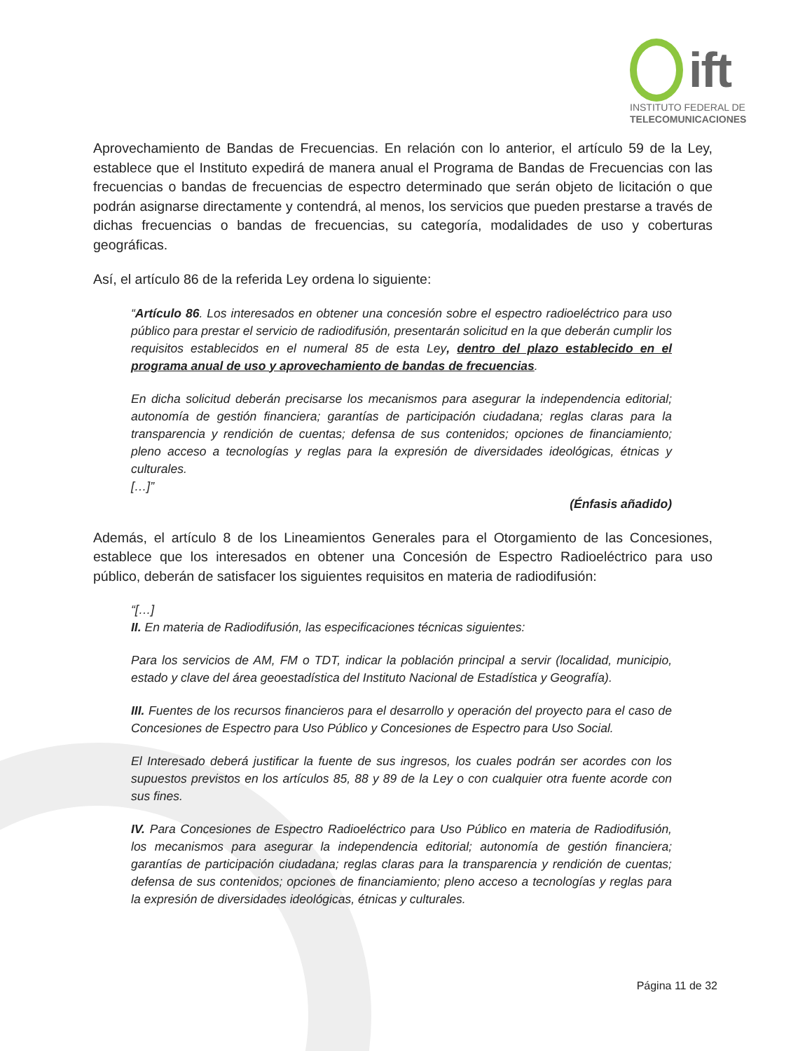ift
INSTITUTO FEDERAL DE
TELECOMUNICACIONES
Aprovechamiento de Bandas de Frecuencias. En relación con lo anterior, el artículo 59 de la Ley, establece que el Instituto expedirá de manera anual el Programa de Bandas de Frecuencias con las frecuencias o bandas de frecuencias de espectro determinado que serán objeto de licitación o que podrán asignarse directamente y contendrá, al menos, los servicios que pueden prestarse a través de dichas frecuencias o bandas de frecuencias, su categoría, modalidades de uso y coberturas geográficas.
Así, el artículo 86 de la referida Ley ordena lo siguiente:
“Artículo 86. Los interesados en obtener una concesión sobre el espectro radioeléctrico para uso público para prestar el servicio de radiodifusión, presentarán solicitud en la que deberán cumplir los requisitos establecidos en el numeral 85 de esta Ley, dentro del plazo establecido en el programa anual de uso y aprovechamiento de bandas de frecuencias.
En dicha solicitud deberán precisarse los mecanismos para asegurar la independencia editorial; autonomía de gestión financiera; garantías de participación ciudadana; reglas claras para la transparencia y rendición de cuentas; defensa de sus contenidos; opciones de financiamiento; pleno acceso a tecnologías y reglas para la expresión de diversidades ideológicas, étnicas y culturales.
[…]”
(Énfasis añadido)
Además, el artículo 8 de los Lineamientos Generales para el Otorgamiento de las Concesiones, establece que los interesados en obtener una Concesión de Espectro Radioeléctrico para uso público, deberán de satisfacer los siguientes requisitos en materia de radiodifusión:
“[…]
II. En materia de Radiodifusión, las especificaciones técnicas siguientes:
Para los servicios de AM, FM o TDT, indicar la población principal a servir (localidad, municipio, estado y clave del área geoestadística del Instituto Nacional de Estadística y Geografía).
III. Fuentes de los recursos financieros para el desarrollo y operación del proyecto para el caso de Concesiones de Espectro para Uso Público y Concesiones de Espectro para Uso Social.
El Interesado deberá justificar la fuente de sus ingresos, los cuales podrán ser acordes con los supuestos previstos en los artículos 85, 88 y 89 de la Ley o con cualquier otra fuente acorde con sus fines.
IV. Para Concesiones de Espectro Radioeléctrico para Uso Público en materia de Radiodifusión, los mecanismos para asegurar la independencia editorial; autonomía de gestión financiera; garantías de participación ciudadana; reglas claras para la transparencia y rendición de cuentas; defensa de sus contenidos; opciones de financiamiento; pleno acceso a tecnologías y reglas para la expresión de diversidades ideológicas, étnicas y culturales.
Página 11 de 32